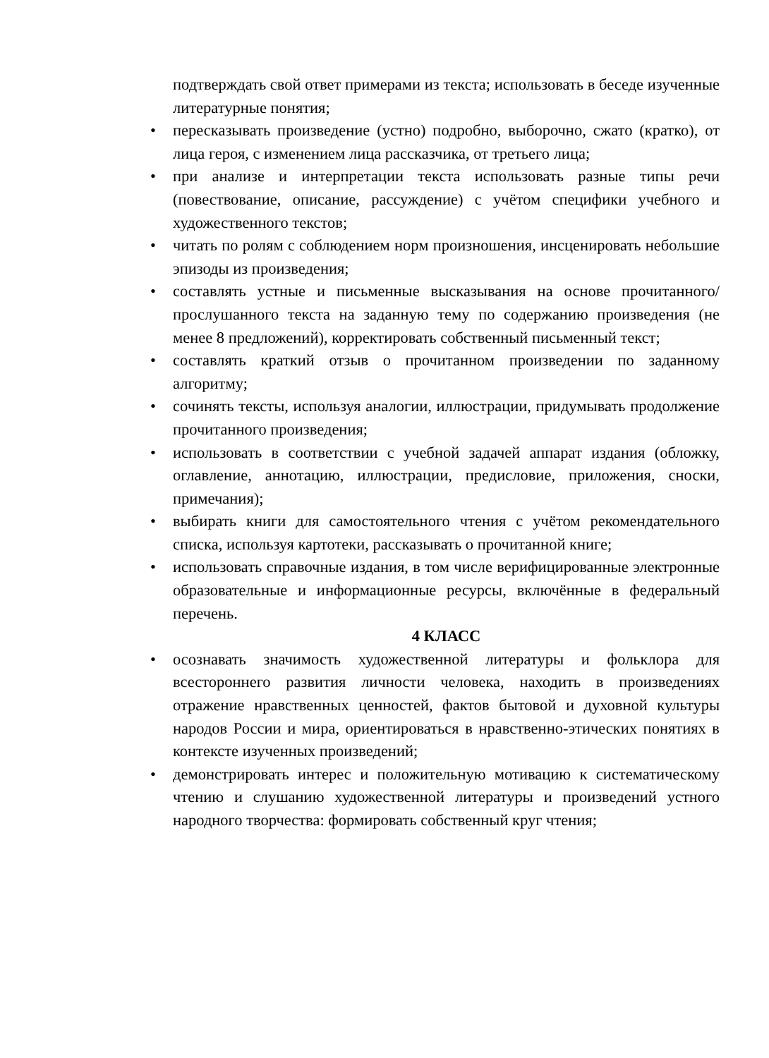подтверждать свой ответ примерами из текста; использовать в беседе изученные литературные понятия;
• пересказывать произведение (устно) подробно, выборочно, сжато (кратко), от лица героя, с изменением лица рассказчика, от третьего лица;
• при анализе и интерпретации текста использовать разные типы речи (повествование, описание, рассуждение) с учётом специфики учебного и художественного текстов;
• читать по ролям с соблюдением норм произношения, инсценировать небольшие эпизоды из произведения;
• составлять устные и письменные высказывания на основе прочитанного/прослушанного текста на заданную тему по содержанию произведения (не менее 8 предложений), корректировать собственный письменный текст;
• составлять краткий отзыв о прочитанном произведении по заданному алгоритму;
• сочинять тексты, используя аналогии, иллюстрации, придумывать продолжение прочитанного произведения;
• использовать в соответствии с учебной задачей аппарат издания (обложку, оглавление, аннотацию, иллюстрации, предисловие, приложения, сноски, примечания);
• выбирать книги для самостоятельного чтения с учётом рекомендательного списка, используя картотеки, рассказывать о прочитанной книге;
• использовать справочные издания, в том числе верифицированные электронные образовательные и информационные ресурсы, включённые в федеральный перечень.
4 КЛАСС
• осознавать значимость художественной литературы и фольклора для всестороннего развития личности человека, находить в произведениях отражение нравственных ценностей, фактов бытовой и духовной культуры народов России и мира, ориентироваться в нравственно-этических понятиях в контексте изученных произведений;
• демонстрировать интерес и положительную мотивацию к систематическому чтению и слушанию художественной литературы и произведений устного народного творчества: формировать собственный круг чтения;